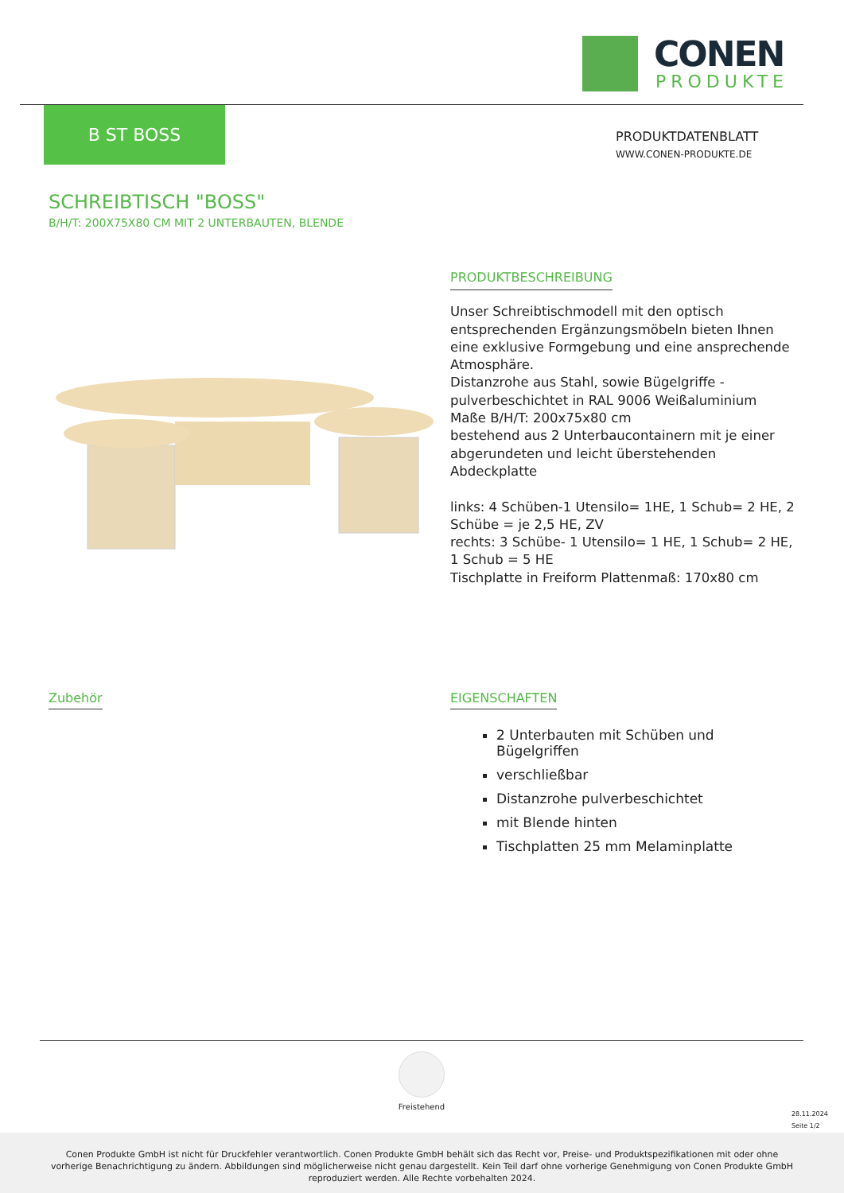CONEN
PRODUKTE
B ST BOSS
PRODUKTDATENBLATT
WWW.CONEN-PRODUKTE.DE
SCHREIBTISCH "BOSS"
B/H/T: 200X75X80 CM MIT 2 UNTERBAUTEN, BLENDE
PRODUKTBESCHREIBUNG
Unser Schreibtischmodell mit den optisch entsprechenden Ergänzungsmöbeln bieten Ihnen eine exklusive Formgebung und eine ansprechende Atmosphäre.
Distanzrohe aus Stahl, sowie Bügelgriffe - pulverbeschichtet in RAL 9006 Weißaluminium
Maße B/H/T: 200x75x80 cm
bestehend aus 2 Unterbaucontainern mit je einer abgerundeten und leicht überstehenden Abdeckplatte
links: 4 Schüben-1 Utensilo= 1HE, 1 Schub= 2 HE, 2 Schübe = je 2,5 HE, ZV
rechts: 3 Schübe- 1 Utensilo= 1 HE, 1 Schub= 2 HE, 1 Schub = 5 HE
Tischplatte in Freiform Plattenmaß: 170x80 cm
Zubehör
EIGENSCHAFTEN
2 Unterbauten mit Schüben und Bügelgriffen
verschließbar
Distanzrohe pulverbeschichtet
mit Blende hinten
Tischplatten 25 mm Melaminplatte
Freistehend
28.11.2024
Seite 1/2
Conen Produkte GmbH ist nicht für Druckfehler verantwortlich. Conen Produkte GmbH behält sich das Recht vor, Preise- und Produktspezifikationen mit oder ohne vorherige Benachrichtigung zu ändern. Abbildungen sind möglicherweise nicht genau dargestellt. Kein Teil darf ohne vorherige Genehmigung von Conen Produkte GmbH reproduziert werden. Alle Rechte vorbehalten 2024.